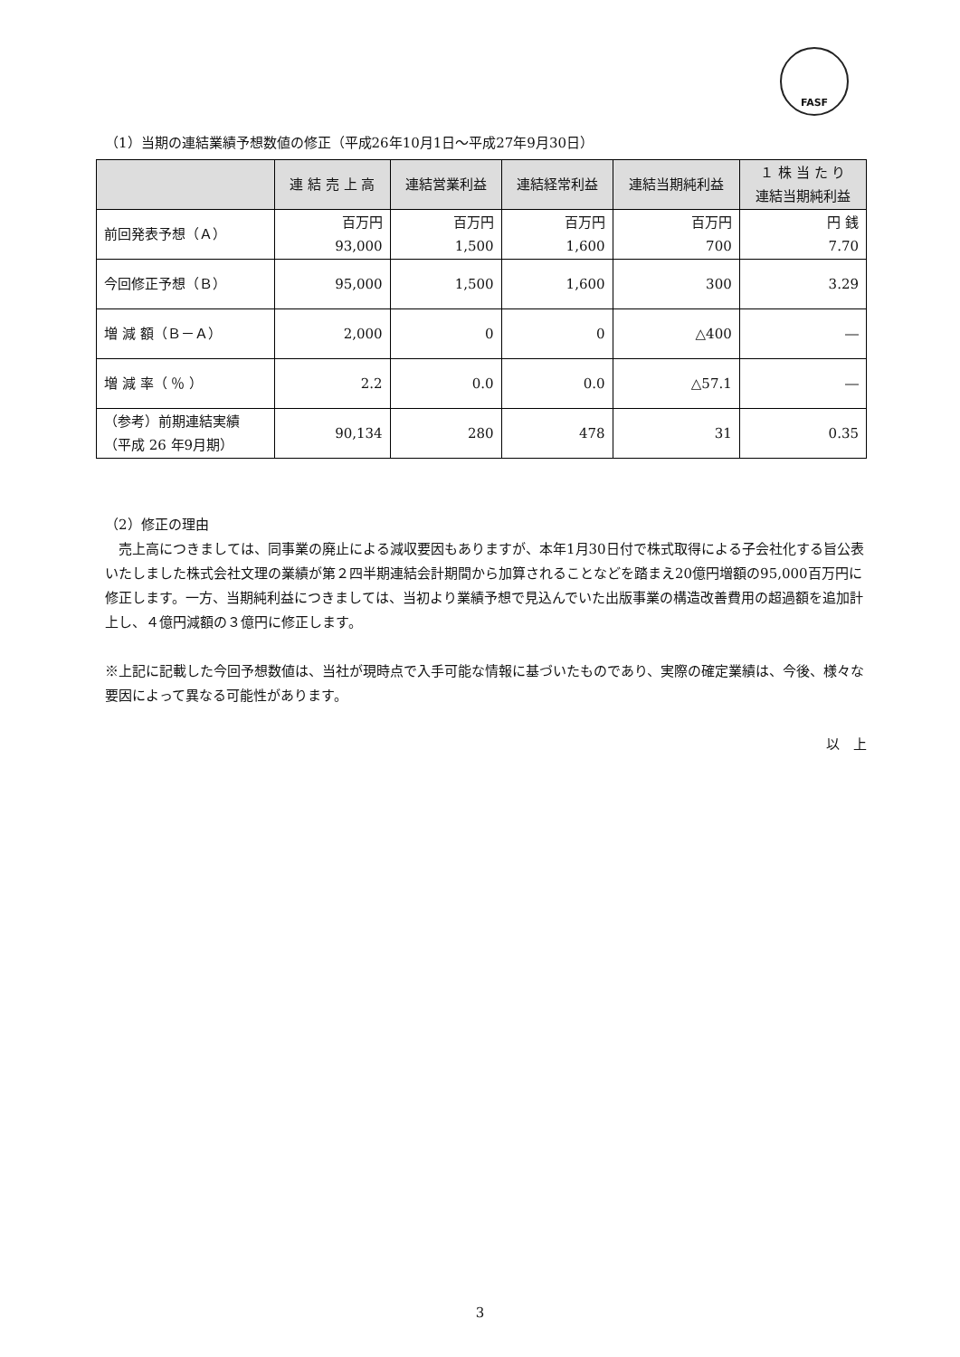FASF
（1）当期の連結業績予想数値の修正（平成26年10月1日～平成27年9月30日）
| | 連 結 売 上 高 | 連結営業利益 | 連結経常利益 | 連結当期純利益 | １ 株 当 た り 連結当期純利益 |
| --- | --- | --- | --- | --- | --- |
| 前回発表予想（Ａ） | 百万円 93,000 | 百万円 1,500 | 百万円 1,600 | 百万円 700 | 円 銭 7.70 |
| 今回修正予想（Ｂ） | 95,000 | 1,500 | 1,600 | 300 | 3.29 |
| 増 減 額（Ｂ－Ａ） | 2,000 | 0 | 0 | △400 | ― |
| 増 減 率（ ％ ） | 2.2 | 0.0 | 0.0 | △57.1 | ― |
| （参考）前期連結実績 （平成 26 年9月期） | 90,134 | 280 | 478 | 31 | 0.35 |
（2）修正の理由
　売上高につきましては、同事業の廃止による減収要因もありますが、本年1月30日付で株式取得による子会社化する旨公表いたしました株式会社文理の業績が第２四半期連結会計期間から加算されることなどを踏まえ20億円増額の95,000百万円に修正します。一方、当期純利益につきましては、当初より業績予想で見込んでいた出版事業の構造改善費用の超過額を追加計上し、４億円減額の３億円に修正します。
※上記に記載した今回予想数値は、当社が現時点で入手可能な情報に基づいたものであり、実際の確定業績は、今後、様々な要因によって異なる可能性があります。
以　上
3